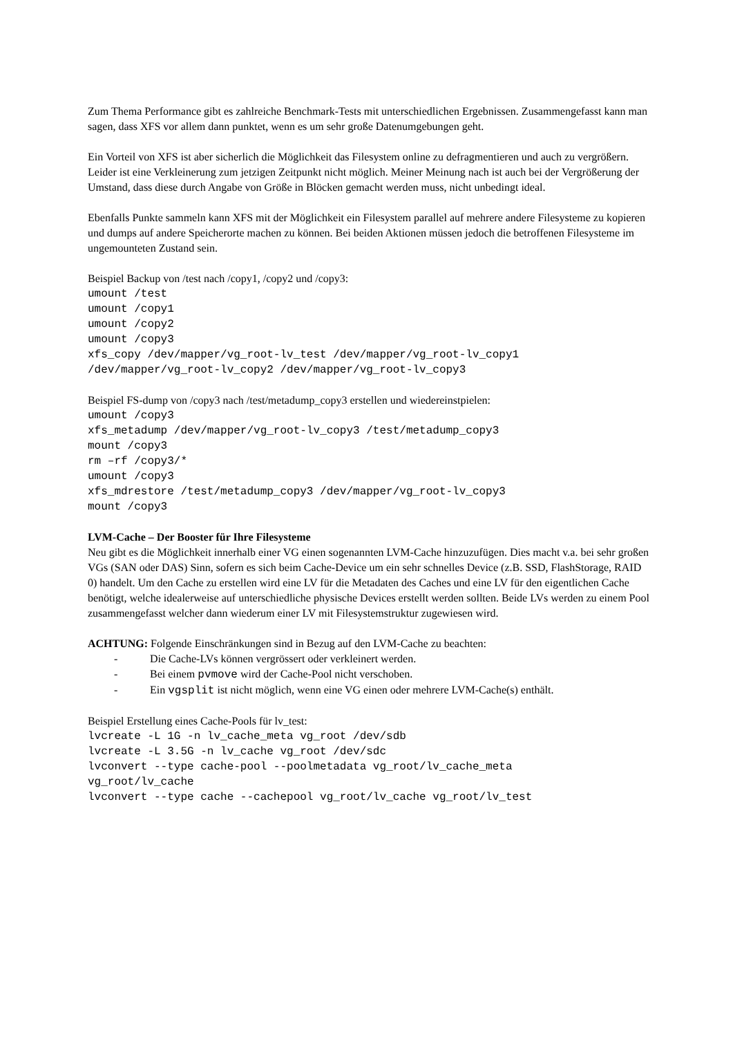Zum Thema Performance gibt es zahlreiche Benchmark-Tests mit unterschiedlichen Ergebnissen. Zusammengefasst kann man sagen, dass XFS vor allem dann punktet, wenn es um sehr große Datenumgebungen geht.
Ein Vorteil von XFS ist aber sicherlich die Möglichkeit das Filesystem online zu defragmentieren und auch zu vergrößern. Leider ist eine Verkleinerung zum jetzigen Zeitpunkt nicht möglich. Meiner Meinung nach ist auch bei der Vergrößerung der Umstand, dass diese durch Angabe von Größe in Blöcken gemacht werden muss, nicht unbedingt ideal.
Ebenfalls Punkte sammeln kann XFS mit der Möglichkeit ein Filesystem parallel auf mehrere andere Filesysteme zu kopieren und dumps auf andere Speicherorte machen zu können. Bei beiden Aktionen müssen jedoch die betroffenen Filesysteme im ungemounteten Zustand sein.
Beispiel Backup von /test nach /copy1, /copy2 und /copy3:
umount /test
umount /copy1
umount /copy2
umount /copy3
xfs_copy /dev/mapper/vg_root-lv_test /dev/mapper/vg_root-lv_copy1
/dev/mapper/vg_root-lv_copy2 /dev/mapper/vg_root-lv_copy3
Beispiel FS-dump von /copy3 nach /test/metadump_copy3 erstellen und wiedereinstpielen:
umount /copy3
xfs_metadump /dev/mapper/vg_root-lv_copy3 /test/metadump_copy3
mount /copy3
rm –rf /copy3/*
umount /copy3
xfs_mdrestore /test/metadump_copy3 /dev/mapper/vg_root-lv_copy3
mount /copy3
LVM-Cache – Der Booster für Ihre Filesysteme
Neu gibt es die Möglichkeit innerhalb einer VG einen sogenannten LVM-Cache hinzuzufügen. Dies macht v.a. bei sehr großen VGs (SAN oder DAS) Sinn, sofern es sich beim Cache-Device um ein sehr schnelles Device (z.B. SSD, FlashStorage, RAID 0) handelt. Um den Cache zu erstellen wird eine LV für die Metadaten des Caches und eine LV für den eigentlichen Cache benötigt, welche idealerweise auf unterschiedliche physische Devices erstellt werden sollten. Beide LVs werden zu einem Pool zusammengefasst welcher dann wiederum einer LV mit Filesystemstruktur zugewiesen wird.
ACHTUNG: Folgende Einschränkungen sind in Bezug auf den LVM-Cache zu beachten:
- Die Cache-LVs können vergrössert oder verkleinert werden.
- Bei einem pvmove wird der Cache-Pool nicht verschoben.
- Ein vgsplit ist nicht möglich, wenn eine VG einen oder mehrere LVM-Cache(s) enthält.
Beispiel Erstellung eines Cache-Pools für lv_test:
lvcreate -L 1G -n lv_cache_meta vg_root /dev/sdb
lvcreate -L 3.5G -n lv_cache vg_root /dev/sdc
lvconvert --type cache-pool --poolmetadata vg_root/lv_cache_meta
vg_root/lv_cache
lvconvert --type cache --cachepool vg_root/lv_cache vg_root/lv_test